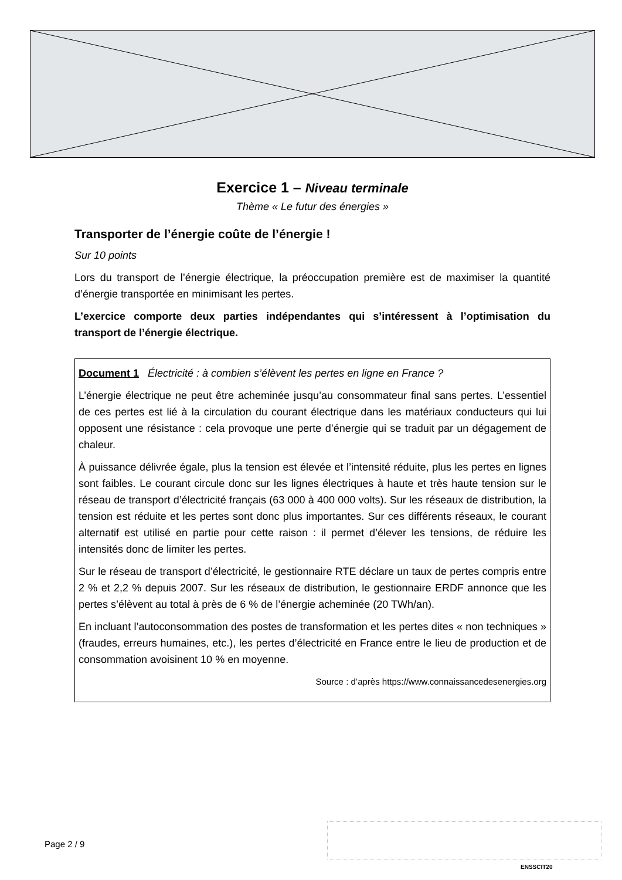Exercice 1 – Niveau terminale
Thème « Le futur des énergies »
Transporter de l’énergie coûte de l’énergie !
Sur 10 points
Lors du transport de l’énergie électrique, la préoccupation première est de maximiser la quantité d’énergie transportée en minimisant les pertes.
L’exercice comporte deux parties indépendantes qui s’intéressent à l’optimisation du transport de l’énergie électrique.
Document 1 Électricité : à combien s’élèvent les pertes en ligne en France ?
L’énergie électrique ne peut être acheminée jusqu’au consommateur final sans pertes. L’essentiel de ces pertes est lié à la circulation du courant électrique dans les matériaux conducteurs qui lui opposent une résistance : cela provoque une perte d’énergie qui se traduit par un dégagement de chaleur.
À puissance délivrée égale, plus la tension est élevée et l’intensité réduite, plus les pertes en lignes sont faibles. Le courant circule donc sur les lignes électriques à haute et très haute tension sur le réseau de transport d’électricité français (63 000 à 400 000 volts). Sur les réseaux de distribution, la tension est réduite et les pertes sont donc plus importantes. Sur ces différents réseaux, le courant alternatif est utilisé en partie pour cette raison : il permet d’élever les tensions, de réduire les intensités donc de limiter les pertes.
Sur le réseau de transport d’électricité, le gestionnaire RTE déclare un taux de pertes compris entre 2 % et 2,2 % depuis 2007. Sur les réseaux de distribution, le gestionnaire ERDF annonce que les pertes s’élèvent au total à près de 6 % de l’énergie acheminée (20 TWh/an).
En incluant l’autoconsommation des postes de transformation et les pertes dites « non techniques » (fraudes, erreurs humaines, etc.), les pertes d’électricité en France entre le lieu de production et de consommation avoisinent 10 % en moyenne.
Source : d’après https://www.connaissancedesenergies.org
Page 2 / 9
ENSSCIT20